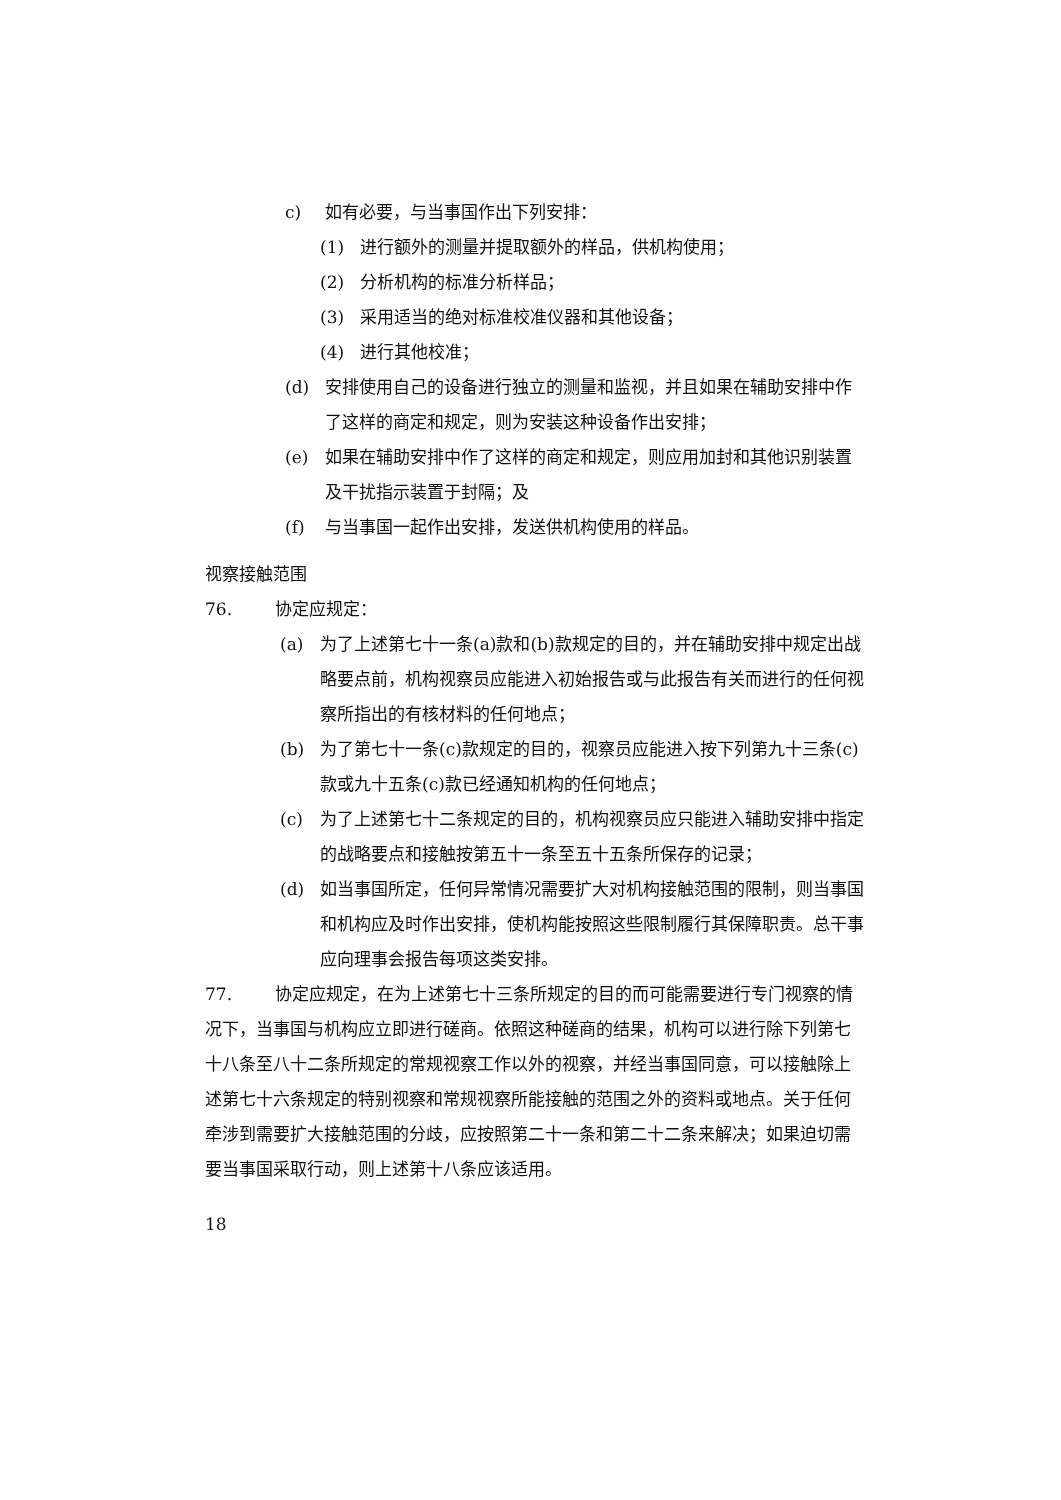c) 如有必要，与当事国作出下列安排：
(1) 进行额外的测量并提取额外的样品，供机构使用；
(2) 分析机构的标准分析样品；
(3) 采用适当的绝对标准校准仪器和其他设备；
(4) 进行其他校准；
(d) 安排使用自己的设备进行独立的测量和监视，并且如果在辅助安排中作了这样的商定和规定，则为安装这种设备作出安排；
(e) 如果在辅助安排中作了这样的商定和规定，则应用加封和其他识别装置及干扰指示装置于封隔；及
(f) 与当事国一起作出安排，发送供机构使用的样品。
视察接触范围
76. 协定应规定：
(a) 为了上述第七十一条(a)款和(b)款规定的目的，并在辅助安排中规定出战略要点前，机构视察员应能进入初始报告或与此报告有关而进行的任何视察所指出的有核材料的任何地点；
(b) 为了第七十一条(c)款规定的目的，视察员应能进入按下列第九十三条(c)款或九十五条(c)款已经通知机构的任何地点；
(c) 为了上述第七十二条规定的目的，机构视察员应只能进入辅助安排中指定的战略要点和接触按第五十一条至五十五条所保存的记录；
(d) 如当事国所定，任何异常情况需要扩大对机构接触范围的限制，则当事国和机构应及时作出安排，使机构能按照这些限制履行其保障职责。总干事应向理事会报告每项这类安排。
77. 协定应规定，在为上述第七十三条所规定的目的而可能需要进行专门视察的情况下，当事国与机构应立即进行磋商。依照这种磋商的结果，机构可以进行除下列第七十八条至八十二条所规定的常规视察工作以外的视察，并经当事国同意，可以接触除上述第七十六条规定的特别视察和常规视察所能接触的范围之外的资料或地点。关于任何牵涉到需要扩大接触范围的分歧，应按照第二十一条和第二十二条来解决；如果迫切需要当事国采取行动，则上述第十八条应该适用。
18